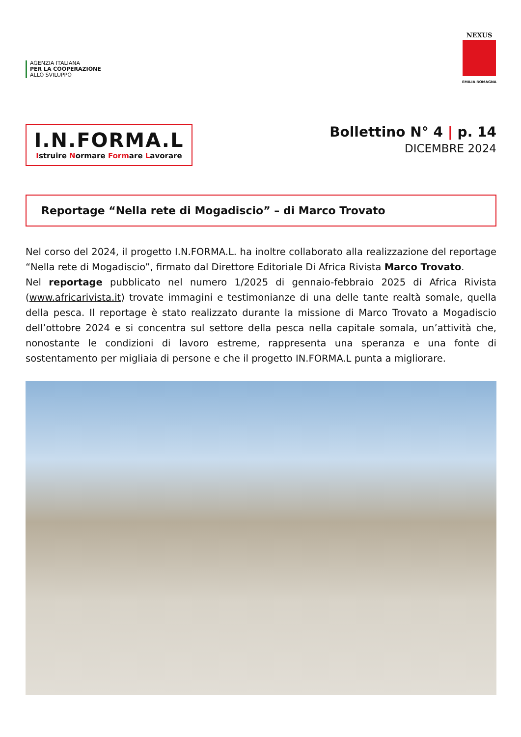AGENZIA ITALIANA
PER LA COOPERAZIONE
ALLO SVILUPPO
NEXUS
EMILIA ROMAGNA
I.N.FORMA.L
Istruire Normare Formare Lavorare
Bollettino N° 4 | p. 14
DICEMBRE 2024
Reportage “Nella rete di Mogadiscio” – di Marco Trovato
Nel corso del 2024, il progetto I.N.FORMA.L. ha inoltre collaborato alla realizzazione del reportage “Nella rete di Mogadiscio”, firmato dal Direttore Editoriale Di Africa Rivista Marco Trovato.
Nel reportage pubblicato nel numero 1/2025 di gennaio-febbraio 2025 di Africa Rivista (www.africarivista.it) trovate immagini e testimonianze di una delle tante realtà somale, quella della pesca. Il reportage è stato realizzato durante la missione di Marco Trovato a Mogadiscio dell’ottobre 2024 e si concentra sul settore della pesca nella capitale somala, un’attività che, nonostante le condizioni di lavoro estreme, rappresenta una speranza e una fonte di sostentamento per migliaia di persone e che il progetto IN.FORMA.L punta a migliorare.